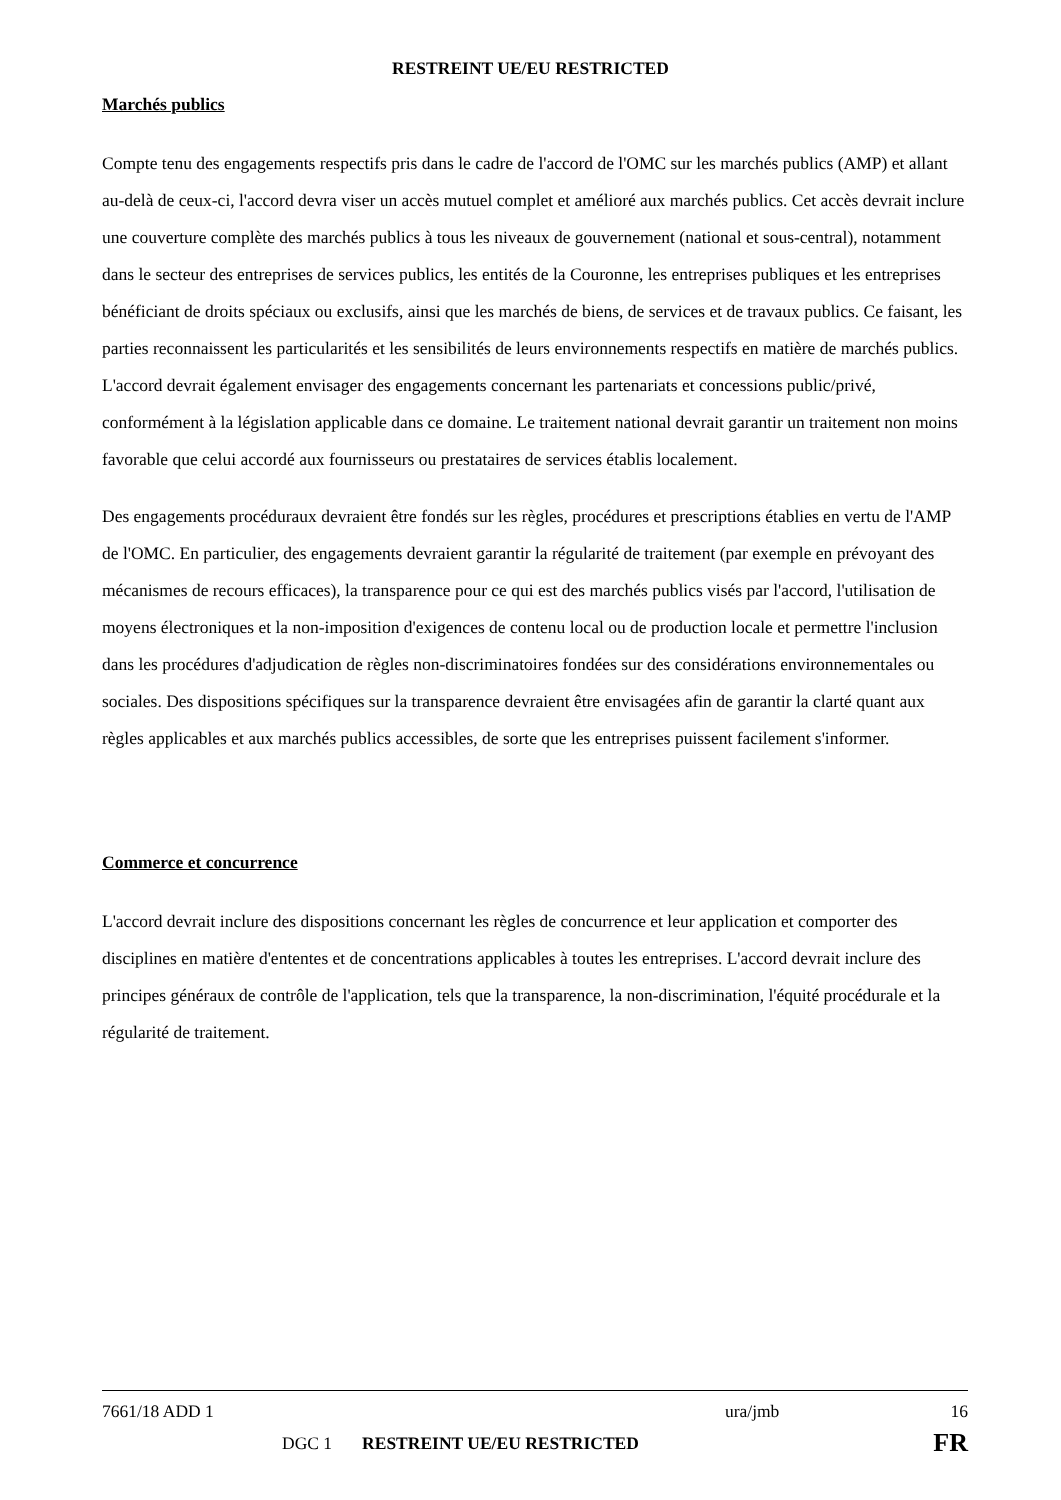RESTREINT UE/EU RESTRICTED
Marchés publics
Compte tenu des engagements respectifs pris dans le cadre de l'accord de l'OMC sur les marchés publics (AMP) et allant au-delà de ceux-ci, l'accord devra viser un accès mutuel complet et amélioré aux marchés publics. Cet accès devrait inclure une couverture complète des marchés publics à tous les niveaux de gouvernement (national et sous-central), notamment dans le secteur des entreprises de services publics, les entités de la Couronne, les entreprises publiques et les entreprises bénéficiant de droits spéciaux ou exclusifs, ainsi que les marchés de biens, de services et de travaux publics. Ce faisant, les parties reconnaissent les particularités et les sensibilités de leurs environnements respectifs en matière de marchés publics. L'accord devrait également envisager des engagements concernant les partenariats et concessions public/privé, conformément à la législation applicable dans ce domaine. Le traitement national devrait garantir un traitement non moins favorable que celui accordé aux fournisseurs ou prestataires de services établis localement.
Des engagements procéduraux devraient être fondés sur les règles, procédures et prescriptions établies en vertu de l'AMP de l'OMC. En particulier, des engagements devraient garantir la régularité de traitement (par exemple en prévoyant des mécanismes de recours efficaces), la transparence pour ce qui est des marchés publics visés par l'accord, l'utilisation de moyens électroniques et la non-imposition d'exigences de contenu local ou de production locale et permettre l'inclusion dans les procédures d'adjudication de règles non-discriminatoires fondées sur des considérations environnementales ou sociales. Des dispositions spécifiques sur la transparence devraient être envisagées afin de garantir la clarté quant aux règles applicables et aux marchés publics accessibles, de sorte que les entreprises puissent facilement s'informer.
Commerce et concurrence
L'accord devrait inclure des dispositions concernant les règles de concurrence et leur application et comporter des disciplines en matière d'ententes et de concentrations applicables à toutes les entreprises. L'accord devrait inclure des principes généraux de contrôle de l'application, tels que la transparence, la non-discrimination, l'équité procédurale et la régularité de traitement.
7661/18 ADD 1 ura/jmb 16
DGC 1 RESTREINT UE/EU RESTRICTED FR